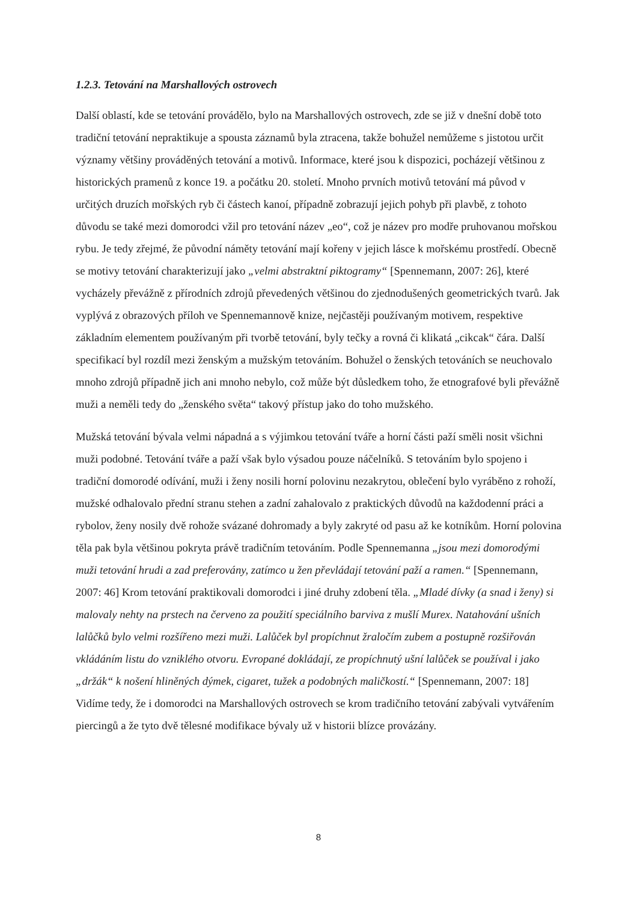1.2.3. Tetování na Marshallových ostrovech
Další oblastí, kde se tetování provádělo, bylo na Marshallových ostrovech, zde se již v dnešní době toto tradiční tetování nepraktikuje a spousta záznamů byla ztracena, takže bohužel nemůžeme s jistotou určit významy většiny prováděných tetování a motivů. Informace, které jsou k dispozici, pocházejí většinou z historických pramenů z konce 19. a počátku 20. století. Mnoho prvních motivů tetování má původ v určitých druzích mořských ryb či částech kanoí, případně zobrazují jejich pohyb při plavbě, z tohoto důvodu se také mezi domorodci vžil pro tetování název „eo“, což je název pro modře pruhovanou mořskou rybu. Je tedy zřejmé, že původní náměty tetování mají kořeny v jejich lásce k mořskému prostředí. Obecně se motivy tetování charakterizují jako „velmi abstraktní piktogramy“ [Spennemann, 2007: 26], které vycházely převážně z přírodních zdrojů převedených většinou do zjednodušených geometrických tvarů. Jak vyplývá z obrazových příloh ve Spennemannově knize, nejčastěji používaným motivem, respektive základním elementem používaným při tvorbě tetování, byly tečky a rovná či klikatá „cikcak“ čára. Další specifikací byl rozdíl mezi ženským a mužským tetováním. Bohužel o ženských tetováních se neuchovalo mnoho zdrojů případně jich ani mnoho nebylo, což může být důsledkem toho, že etnografové byli převážně muži a neměli tedy do „ženského světa“ takový přístup jako do toho mužského.
Mužská tetování bývala velmi nápadná a s výjimkou tetování tváře a horní části paží směli nosit všichni muži podobné. Tetování tváře a paží však bylo výsadou pouze náčelníků. S tetováním bylo spojeno i tradiční domorodé odívání, muži i ženy nosili horní polovinu nezakrytou, oblečení bylo vyráběno z rohoží, mužské odhalovalo přední stranu stehen a zadní zahalovalo z praktických důvodů na každodenní práci a rybolov, ženy nosily dvě rohože svázané dohromady a byly zakryté od pasu až ke kotníkům. Horní polovina těla pak byla většinou pokryta právě tradičním tetováním. Podle Spennemanna „jsou mezi domorodými muži tetování hrudi a zad preferovány, zatímco u žen převládají tetování paží a ramen.“ [Spennemann, 2007: 46] Krom tetování praktikovali domorodci i jiné druhy zdobení těla. „Mladé dívky (a snad i ženy) si malovaly nehty na prstech na červeno za použití speciálního barviva z mušlí Murex. Natahování ušních lalůčků bylo velmi rozšířeno mezi muži. Lalůček byl propíchnut žraločím zubem a postupně rozšiřován vkládáním listu do vzniklého otvoru. Evropané dokládají, ze propíchnutý ušní lalůček se používal i jako „držák“ k nošení hliněných dýmek, cigaret, tužek a podobných maličkostí.“ [Spennemann, 2007: 18] Vidíme tedy, že i domorodci na Marshallových ostrovech se krom tradičního tetování zabývali vytvářením piercingů a že tyto dvě tělesné modifikace bývaly už v historii blízce provázány.
8